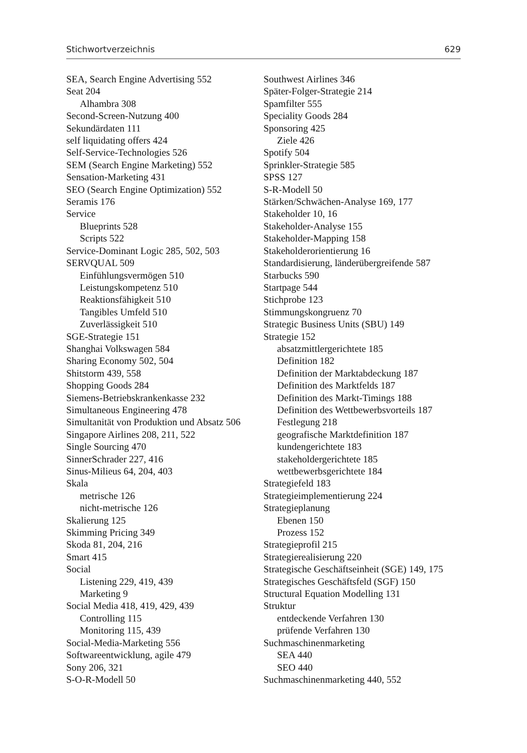Stichwortverzeichnis 629
SEA, Search Engine Advertising 552
Seat 204
Alhambra 308
Second-Screen-Nutzung 400
Sekundärdaten 111
self liquidating offers 424
Self-Service-Technologies 526
SEM (Search Engine Marketing) 552
Sensation-Marketing 431
SEO (Search Engine Optimization) 552
Seramis 176
Service
Blueprints 528
Scripts 522
Service-Dominant Logic 285, 502, 503
SERVQUAL 509
Einfühlungsvermögen 510
Leistungskompetenz 510
Reaktionsfähigkeit 510
Tangibles Umfeld 510
Zuverlässigkeit 510
SGE-Strategie 151
Shanghai Volkswagen 584
Sharing Economy 502, 504
Shitstorm 439, 558
Shopping Goods 284
Siemens-Betriebskrankenkasse 232
Simultaneous Engineering 478
Simultanität von Produktion und Absatz 506
Singapore Airlines 208, 211, 522
Single Sourcing 470
SinnerSchrader 227, 416
Sinus-Milieus 64, 204, 403
Skala
metrische 126
nicht-metrische 126
Skalierung 125
Skimming Pricing 349
Skoda 81, 204, 216
Smart 415
Social
Listening 229, 419, 439
Marketing 9
Social Media 418, 419, 429, 439
Controlling 115
Monitoring 115, 439
Social-Media-Marketing 556
Softwareentwicklung, agile 479
Sony 206, 321
S-O-R-Modell 50
Southwest Airlines 346
Später-Folger-Strategie 214
Spamfilter 555
Speciality Goods 284
Sponsoring 425
Ziele 426
Spotify 504
Sprinkler-Strategie 585
SPSS 127
S-R-Modell 50
Stärken/Schwächen-Analyse 169, 177
Stakeholder 10, 16
Stakeholder-Analyse 155
Stakeholder-Mapping 158
Stakeholderorientierung 16
Standardisierung, länderübergreifende 587
Starbucks 590
Startpage 544
Stichprobe 123
Stimmungskongruenz 70
Strategic Business Units (SBU) 149
Strategie 152
absatzmittlergerichtete 185
Definition 182
Definition der Marktabdeckung 187
Definition des Marktfelds 187
Definition des Markt-Timings 188
Definition des Wettbewerbsvorteils 187
Festlegung 218
geografische Marktdefinition 187
kundengerichtete 183
stakeholdergerichtete 185
wettbewerbsgerichtete 184
Strategiefeld 183
Strategieimplementierung 224
Strategieplanung
Ebenen 150
Prozess 152
Strategieprofil 215
Strategierealisierung 220
Strategische Geschäftseinheit (SGE) 149, 175
Strategisches Geschäftsfeld (SGF) 150
Structural Equation Modelling 131
Struktur
entdeckende Verfahren 130
prüfende Verfahren 130
Suchmaschinenmarketing
SEA 440
SEO 440
Suchmaschinenmarketing 440, 552